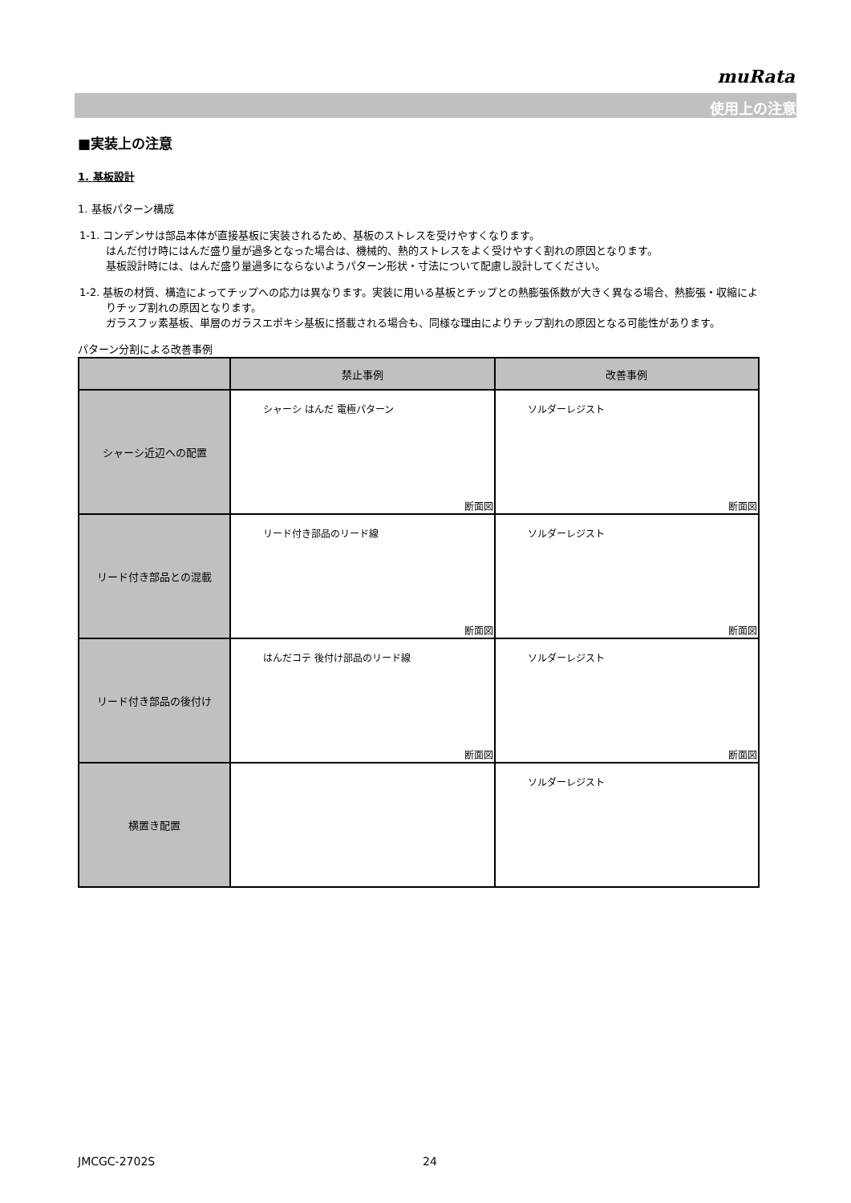muRata
使用上の注意
■実装上の注意
1. 基板設計
1. 基板パターン構成
1-1. コンデンサは部品本体が直接基板に実装されるため、基板のストレスを受けやすくなります。
はんだ付け時にはんだ盛り量が過多となった場合は、機械的、熱的ストレスをよく受けやすく割れの原因となります。
基板設計時には、はんだ盛り量過多にならないようパターン形状・寸法について配慮し設計してください。
1-2. 基板の材質、構造によってチップへの応力は異なります。実装に用いる基板とチップとの熱膨張係数が大きく異なる場合、熱膨張・収縮によりチップ割れの原因となります。
ガラスフッ素基板、単層のガラスエポキシ基板に搭載される場合も、同様な理由によりチップ割れの原因となる可能性があります。
パターン分割による改善事例
| | 禁止事例 | 改善事例 |
| --- | --- | --- |
| シャーシ近辺への配置 | シャーシ はんだ 電極パターン 断面図 | ソルダーレジスト 断面図 |
| リード付き部品との混載 | リード付き部品のリード線 断面図 | ソルダーレジスト 断面図 |
| リード付き部品の後付け | はんだコテ 後付け部品のリード線 断面図 | ソルダーレジスト 断面図 |
| 横置き配置 | | ソルダーレジスト |
JMCGC-2702S 24